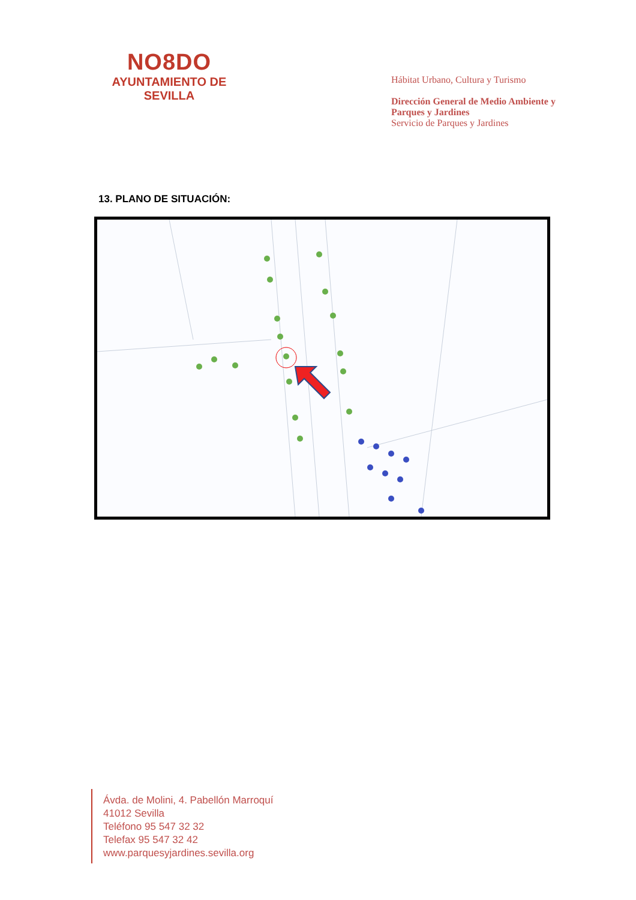NO8DO
AYUNTAMIENTO DE SEVILLA
Hábitat Urbano, Cultura y Turismo
Dirección General de Medio Ambiente y
Parques y Jardines
Servicio de Parques y Jardines
13. PLANO DE SITUACIÓN:
Ávda. de Molini, 4. Pabellón Marroquí
41012 Sevilla
Teléfono 95 547 32 32
Telefax 95 547 32 42
www.parquesyjardines.sevilla.org